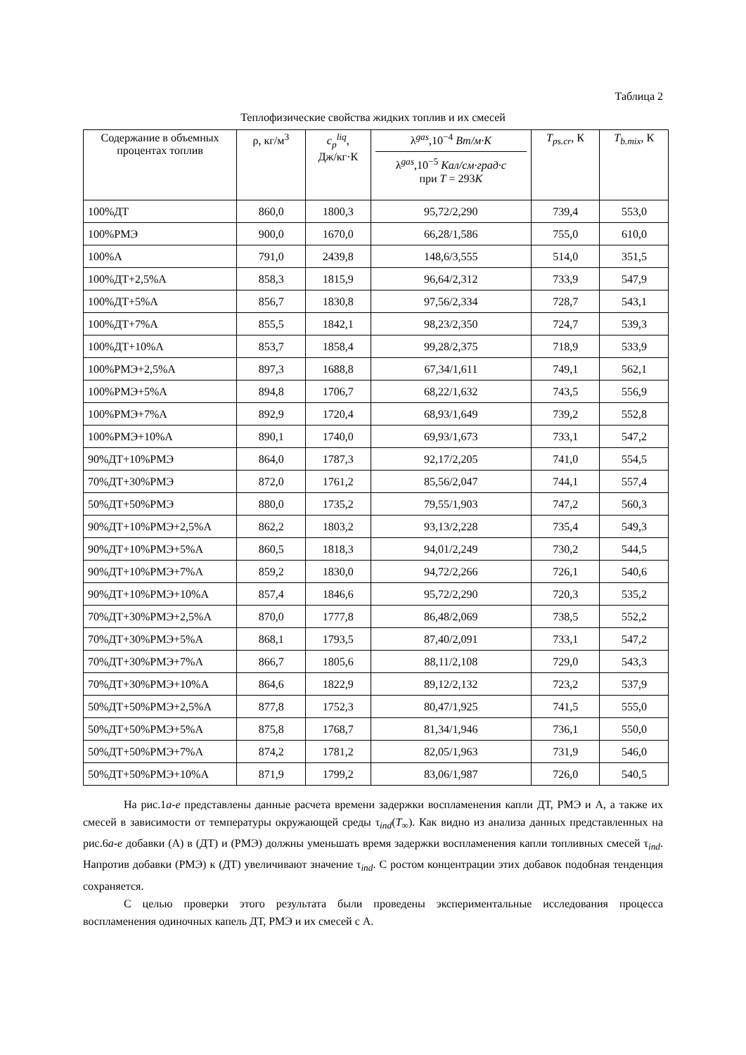Таблица 2
Теплофизические свойства жидких топлив и их смесей
| Содержание в объемных процентах топлив | ρ, кг/м<sup>3</sup> | c<sub>p</sub><sup>liq</sup>, Дж/кг·К | λ<sup>gas</sup>,10<sup>−4</sup> Вт/м·К λ<sup>gas</sup>,10<sup>−5</sup> Кал/см·град·с при T = 293 K | T<sub>ps.cr</sub>, К | T<sub>b.mix</sub>, К |
| --- | --- | --- | --- | --- | --- |
| 100%ДТ | 860,0 | 1800,3 | 95,72/2,290 | 739,4 | 553,0 |
| 100%РМЭ | 900,0 | 1670,0 | 66,28/1,586 | 755,0 | 610,0 |
| 100%А | 791,0 | 2439,8 | 148,6/3,555 | 514,0 | 351,5 |
| 100%ДТ+2,5%А | 858,3 | 1815,9 | 96,64/2,312 | 733,9 | 547,9 |
| 100%ДТ+5%А | 856,7 | 1830,8 | 97,56/2,334 | 728,7 | 543,1 |
| 100%ДТ+7%А | 855,5 | 1842,1 | 98,23/2,350 | 724,7 | 539,3 |
| 100%ДТ+10%А | 853,7 | 1858,4 | 99,28/2,375 | 718,9 | 533,9 |
| 100%РМЭ+2,5%А | 897,3 | 1688,8 | 67,34/1,611 | 749,1 | 562,1 |
| 100%РМЭ+5%А | 894,8 | 1706,7 | 68,22/1,632 | 743,5 | 556,9 |
| 100%РМЭ+7%А | 892,9 | 1720,4 | 68,93/1,649 | 739,2 | 552,8 |
| 100%РМЭ+10%А | 890,1 | 1740,0 | 69,93/1,673 | 733,1 | 547,2 |
| 90%ДТ+10%РМЭ | 864,0 | 1787,3 | 92,17/2,205 | 741,0 | 554,5 |
| 70%ДТ+30%РМЭ | 872,0 | 1761,2 | 85,56/2,047 | 744,1 | 557,4 |
| 50%ДТ+50%РМЭ | 880,0 | 1735,2 | 79,55/1,903 | 747,2 | 560,3 |
| 90%ДТ+10%РМЭ+2,5%А | 862,2 | 1803,2 | 93,13/2,228 | 735,4 | 549,3 |
| 90%ДТ+10%РМЭ+5%А | 860,5 | 1818,3 | 94,01/2,249 | 730,2 | 544,5 |
| 90%ДТ+10%РМЭ+7%А | 859,2 | 1830,0 | 94,72/2,266 | 726,1 | 540,6 |
| 90%ДТ+10%РМЭ+10%А | 857,4 | 1846,6 | 95,72/2,290 | 720,3 | 535,2 |
| 70%ДТ+30%РМЭ+2,5%А | 870,0 | 1777,8 | 86,48/2,069 | 738,5 | 552,2 |
| 70%ДТ+30%РМЭ+5%А | 868,1 | 1793,5 | 87,40/2,091 | 733,1 | 547,2 |
| 70%ДТ+30%РМЭ+7%А | 866,7 | 1805,6 | 88,11/2,108 | 729,0 | 543,3 |
| 70%ДТ+30%РМЭ+10%А | 864,6 | 1822,9 | 89,12/2,132 | 723,2 | 537,9 |
| 50%ДТ+50%РМЭ+2,5%А | 877,8 | 1752,3 | 80,47/1,925 | 741,5 | 555,0 |
| 50%ДТ+50%РМЭ+5%А | 875,8 | 1768,7 | 81,34/1,946 | 736,1 | 550,0 |
| 50%ДТ+50%РМЭ+7%А | 874,2 | 1781,2 | 82,05/1,963 | 731,9 | 546,0 |
| 50%ДТ+50%РМЭ+10%А | 871,9 | 1799,2 | 83,06/1,987 | 726,0 | 540,5 |
На рис.1а-е представлены данные расчета времени задержки воспламенения капли ДТ, РМЭ и А, а также их смесей в зависимости от температуры окружающей среды τ<sub>ind</sub>(T<sub>∞</sub>). Как видно из анализа данных представленных на рис.6а-е добавки (А) в (ДТ) и (РМЭ) должны уменьшать время задержки воспламенения капли топливных смесей τ<sub>ind</sub>. Напротив добавки (РМЭ) к (ДТ) увеличивают значение τ<sub>ind</sub>. С ростом концентрации этих добавок подобная тенденция сохраняется.
С целью проверки этого результата были проведены экспериментальные исследования процесса воспламенения одиночных капель ДТ, РМЭ и их смесей с А.